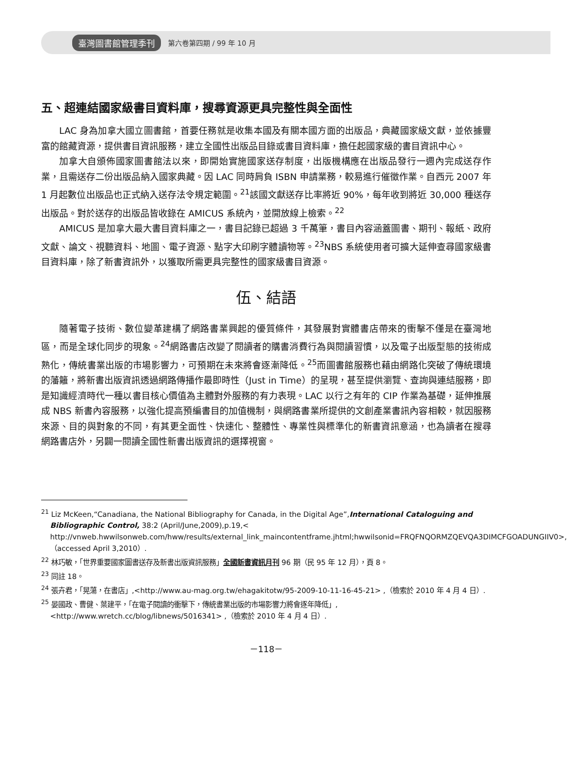臺灣圖書館管理季刊 第六卷第四期 / 99 年 10 月
五、超連結國家級書目資料庫，搜尋資源更具完整性與全面性
LAC 身為加拿大國立圖書館，首要任務就是收集本國及有關本國方面的出版品，典藏國家級文獻，並依據豐富的館藏資源，提供書目資訊服務，建立全國性出版品目錄或書目資料庫，擔任起國家級的書目資訊中心。
加拿大自頒佈國家圖書館法以來，即開始實施國家送存制度，出版機構應在出版品發行一週內完成送存作業，且需送存二份出版品納入國家典藏。因 LAC 同時肩負 ISBN 申請業務，較易進行催徵作業。自西元 2007 年 1 月起數位出版品也正式納入送存法令規定範圍。<sup>21</sup>該國文獻送存比率將近 90%，每年收到將近 30,000 種送存出版品。對於送存的出版品皆收錄在 AMICUS 系統內，並開放線上檢索。<sup>22</sup>
AMICUS 是加拿大最大書目資料庫之一，書目記錄已超過 3 千萬筆，書目內容涵蓋圖書、期刊、報紙、政府文獻、論文、視聽資料、地圖、電子資源、點字大印刷字體讀物等。<sup>23</sup>NBS 系統使用者可擴大延伸查尋國家級書目資料庫，除了新書資訊外，以獲取所需更具完整性的國家級書目資源。
伍、結語
隨著電子技術、數位變革建構了網路書業興起的優質條件，其發展對實體書店帶來的衝擊不僅是在臺灣地區，而是全球化同步的現象。<sup>24</sup>網路書店改變了閱讀者的購書消費行為與閱讀習慣，以及電子出版型態的技術成熟化，傳統書業出版的市場影響力，可預期在未來將會逐漸降低。<sup>25</sup>而圖書館服務也藉由網路化突破了傳統環境的藩籬，將新書出版資訊透過網路傳播作最即時性（Just in Time）的呈現，甚至提供瀏覽、查詢與連結服務，即是知識經濟時代一種以書目核心價值為主體對外服務的有力表現。LAC 以行之有年的 CIP 作業為基礎，延伸推展成 NBS 新書內容服務，以強化提高預編書目的加值機制，與網路書業所提供的文創產業書訊內容相較，就因服務來源、目的與對象的不同，有其更全面性、快速化、整體性、專業性與標準化的新書資訊意涵，也為讀者在搜尋網路書店外，另闢一閱讀全國性新書出版資訊的選擇視窗。
<sup>21</sup> Liz McKeen,“Canadiana, the National Bibliography for Canada, in the Digital Age”,International Cataloguing and Bibliographic Control, 38:2 (April/June,2009),p.19,< http://vnweb.hwwilsonweb.com/hww/results/external_link_maincontentframe.jhtml;hwwilsonid=FRQFNQORMZQEVQA3DIMCFGOADUNGIIV0>,（accessed April 3,2010）.
<sup>22</sup> 林巧敏，「世界重要國家圖書送存及新書出版資訊服務」全國新書資訊月刊 96 期（民 95 年 12 月），頁 8。
<sup>23</sup> 同註 18。
<sup>24</sup> 張卉君，「晃蕩，在書店」,<http://www.au-mag.org.tw/ehagakitotw/95-2009-10-11-16-45-21> ,（檢索於 2010 年 4 月 4 日）.
<sup>25</sup> 晏國政、曹健、葉建平，「在電子閱讀的衝擊下，傳統書業出版的市場影響力將會逐年降低」, <http://www.wretch.cc/blog/libnews/5016341> ,（檢索於 2010 年 4 月 4 日）.
－118－